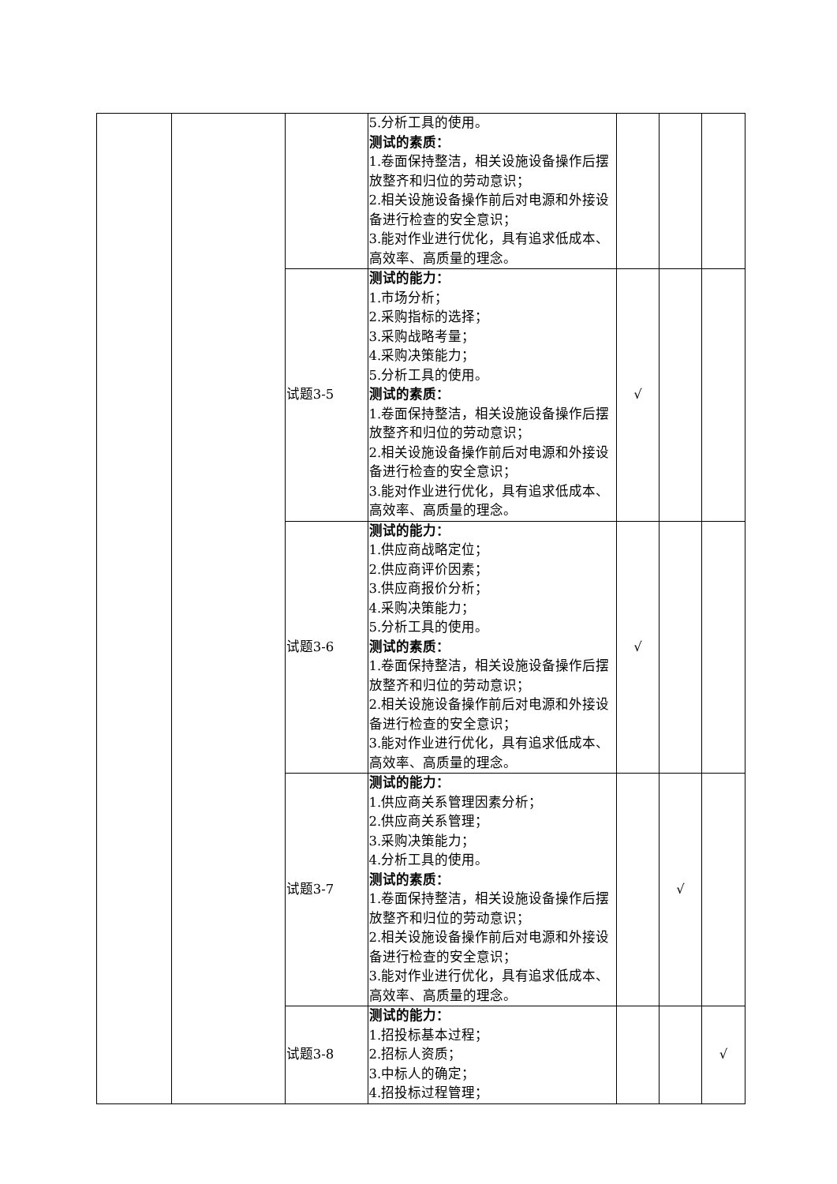| | | | 5.分析工具的使用。 测试的素质： 1.卷面保持整洁，相关设施设备操作后摆放整齐和归位的劳动意识； 2.相关设施设备操作前后对电源和外接设备进行检查的安全意识； 3.能对作业进行优化，具有追求低成本、高效率、高质量的理念。 | | | |
| | | 试题3-5 | 测试的能力： 1.市场分析； 2.采购指标的选择； 3.采购战略考量； 4.采购决策能力； 5.分析工具的使用。 测试的素质： 1.卷面保持整洁，相关设施设备操作后摆放整齐和归位的劳动意识； 2.相关设施设备操作前后对电源和外接设备进行检查的安全意识； 3.能对作业进行优化，具有追求低成本、高效率、高质量的理念。 | √ | | |
| | | 试题3-6 | 测试的能力： 1.供应商战略定位； 2.供应商评价因素； 3.供应商报价分析； 4.采购决策能力； 5.分析工具的使用。 测试的素质： 1.卷面保持整洁，相关设施设备操作后摆放整齐和归位的劳动意识； 2.相关设施设备操作前后对电源和外接设备进行检查的安全意识； 3.能对作业进行优化，具有追求低成本、高效率、高质量的理念。 | √ | | |
| | | 试题3-7 | 测试的能力： 1.供应商关系管理因素分析； 2.供应商关系管理； 3.采购决策能力； 4.分析工具的使用。 测试的素质： 1.卷面保持整洁，相关设施设备操作后摆放整齐和归位的劳动意识； 2.相关设施设备操作前后对电源和外接设备进行检查的安全意识； 3.能对作业进行优化，具有追求低成本、高效率、高质量的理念。 | | √ | |
| | | 试题3-8 | 测试的能力： 1.招投标基本过程； 2.招标人资质； 3.中标人的确定； 4.招投标过程管理； | | | √ |